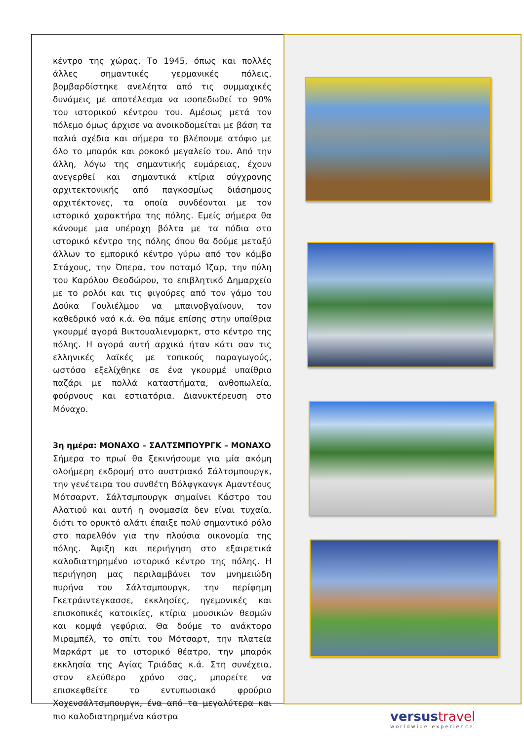κέντρο της χώρας. Το 1945, όπως και πολλές άλλες σημαντικές γερμανικές πόλεις, βομβαρδίστηκε ανελέητα από τις συμμαχικές δυνάμεις με αποτέλεσμα να ισοπεδωθεί το 90% του ιστορικού κέντρου του. Αμέσως μετά τον πόλεμο όμως άρχισε να ανοικοδομείται με βάση τα παλιά σχέδια και σήμερα το βλέπουμε ατόφιο με όλο το μπαρόκ και ροκοκό μεγαλείο του. Από την άλλη, λόγω της σημαντικής ευμάρειας, έχουν ανεγερθεί και σημαντικά κτίρια σύγχρονης αρχιτεκτονικής από παγκοσμίως διάσημους αρχιτέκτονες, τα οποία συνδέονται με τον ιστορικό χαρακτήρα της πόλης. Εμείς σήμερα θα κάνουμε μια υπέροχη βόλτα με τα πόδια στο ιστορικό κέντρο της πόλης όπου θα δούμε μεταξύ άλλων το εμπορικό κέντρο γύρω από τον κόμβο Στάχους, την Όπερα, τον ποταμό Ίζαρ, την πύλη του Καρόλου Θεοδώρου, το επιβλητικό Δημαρχείο με το ρολόι και τις φιγούρες από τον γάμο του Δούκα Γουλιέλμου να μπαινοβγαίνουν, τον καθεδρικό ναό κ.ά. Θα πάμε επίσης στην υπαίθρια γκουρμέ αγορά Βικτουαλιενμαρκτ, στο κέντρο της πόλης. Η αγορά αυτή αρχικά ήταν κάτι σαν τις ελληνικές λαϊκές με τοπικούς παραγωγούς, ωστόσο εξελίχθηκε σε ένα γκουρμέ υπαίθριο παζάρι με πολλά καταστήματα, ανθοπωλεία, φούρνους και εστιατόρια. Διανυκτέρευση στο Μόναχο.
3η ημέρα: ΜΟΝΑΧΟ – ΣΑΛΤΣΜΠΟΥΡΓΚ – ΜΟΝΑΧΟ
Σήμερα το πρωί θα ξεκινήσουμε για μία ακόμη ολοήμερη εκδρομή στο αυστριακό Σάλτσμπουργκ, την γενέτειρα του συνθέτη Βόλφγκανγκ Αμαντέους Μότσαρντ. Σάλτσμπουργκ σημαίνει Κάστρο του Αλατιού και αυτή η ονομασία δεν είναι τυχαία, διότι το ορυκτό αλάτι έπαιξε πολύ σημαντικό ρόλο στο παρελθόν για την πλούσια οικονομία της πόλης. Άφιξη και περιήγηση στο εξαιρετικά καλοδιατηρημένο ιστορικό κέντρο της πόλης. Η περιήγηση μας περιλαμβάνει τον μνημειώδη πυρήνα του Σάλτσμπουργκ, την περίφημη Γκετράιντεγκασσε, εκκλησίες, ηγεμονικές και επισκοπικές κατοικίες, κτίρια μουσικών θεσμών και κομψά γεφύρια. Θα δούμε το ανάκτορο Μιραμπέλ, το σπίτι του Μότσαρτ, την πλατεία Μαρκάρτ με το ιστορικό θέατρο, την μπαρόκ εκκλησία της Αγίας Τριάδας κ.ά. Στη συνέχεια, στον ελεύθερο χρόνο σας, μπορείτε να επισκεφθείτε το εντυπωσιακό φρούριο Χοχενσάλτσμπουργκ, ένα από τα μεγαλύτερα και πιο καλοδιατηρημένα κάστρα
versustravel
worldwide experience